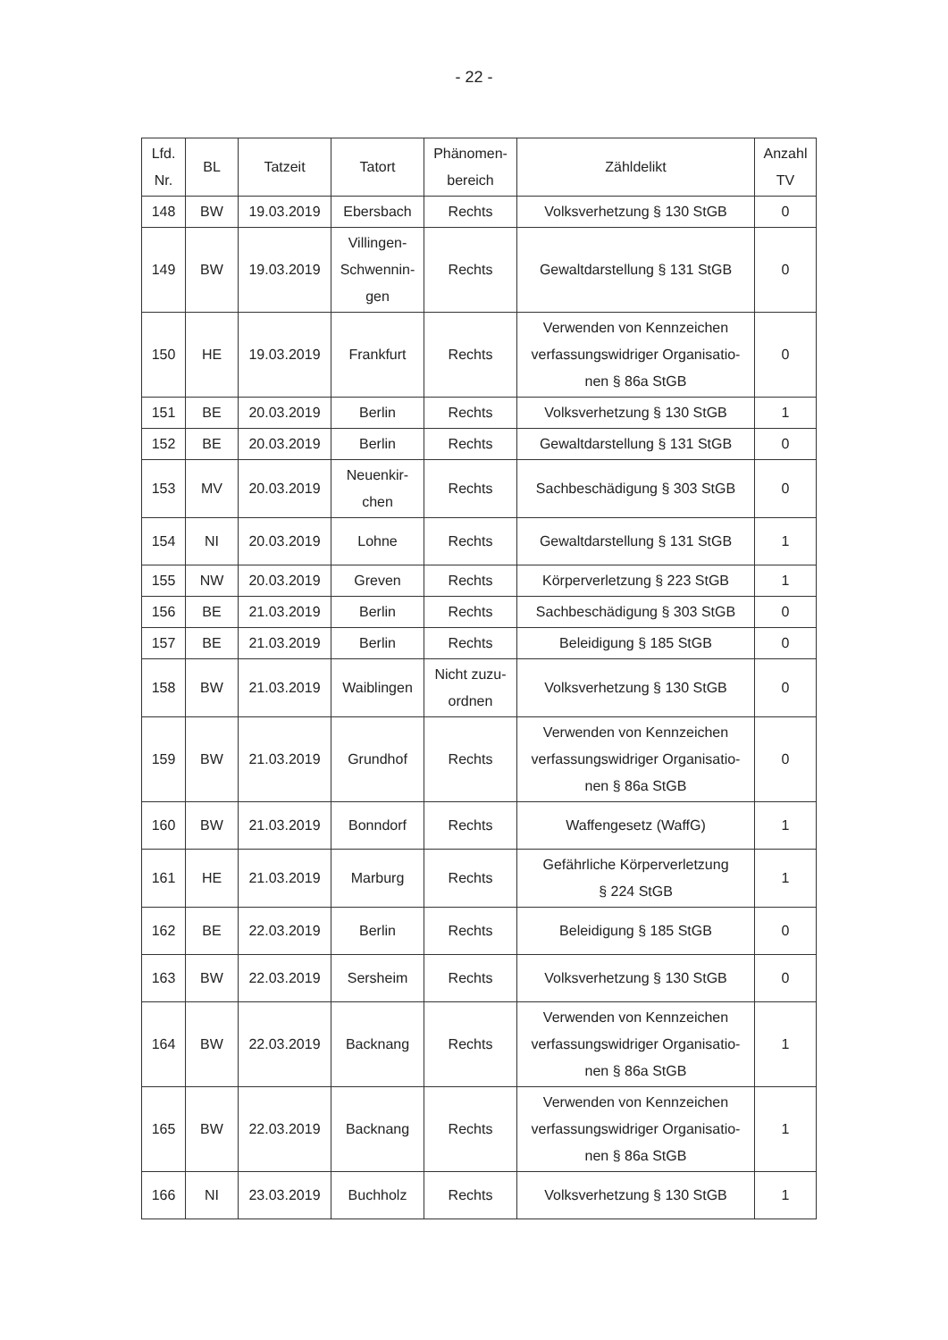- 22 -
| Lfd. Nr. | BL | Tatzeit | Tatort | Phänomen- bereich | Zähldelikt | Anzahl TV |
| --- | --- | --- | --- | --- | --- | --- |
| 148 | BW | 19.03.2019 | Ebersbach | Rechts | Volksverhetzung § 130 StGB | 0 |
| 149 | BW | 19.03.2019 | Villingen- Schwennin- gen | Rechts | Gewaltdarstellung § 131 StGB | 0 |
| 150 | HE | 19.03.2019 | Frankfurt | Rechts | Verwenden von Kennzeichen verfassungswidriger Organisatio- nen § 86a StGB | 0 |
| 151 | BE | 20.03.2019 | Berlin | Rechts | Volksverhetzung § 130 StGB | 1 |
| 152 | BE | 20.03.2019 | Berlin | Rechts | Gewaltdarstellung § 131 StGB | 0 |
| 153 | MV | 20.03.2019 | Neuenkir- chen | Rechts | Sachbeschädigung § 303 StGB | 0 |
| 154 | NI | 20.03.2019 | Lohne | Rechts | Gewaltdarstellung § 131 StGB | 1 |
| 155 | NW | 20.03.2019 | Greven | Rechts | Körperverletzung § 223 StGB | 1 |
| 156 | BE | 21.03.2019 | Berlin | Rechts | Sachbeschädigung § 303 StGB | 0 |
| 157 | BE | 21.03.2019 | Berlin | Rechts | Beleidigung § 185 StGB | 0 |
| 158 | BW | 21.03.2019 | Waiblingen | Nicht zuzu- ordnen | Volksverhetzung § 130 StGB | 0 |
| 159 | BW | 21.03.2019 | Grundhof | Rechts | Verwenden von Kennzeichen verfassungswidriger Organisatio- nen § 86a StGB | 0 |
| 160 | BW | 21.03.2019 | Bonndorf | Rechts | Waffengesetz (WaffG) | 1 |
| 161 | HE | 21.03.2019 | Marburg | Rechts | Gefährliche Körperverletzung § 224 StGB | 1 |
| 162 | BE | 22.03.2019 | Berlin | Rechts | Beleidigung § 185 StGB | 0 |
| 163 | BW | 22.03.2019 | Sersheim | Rechts | Volksverhetzung § 130 StGB | 0 |
| 164 | BW | 22.03.2019 | Backnang | Rechts | Verwenden von Kennzeichen verfassungswidriger Organisatio- nen § 86a StGB | 1 |
| 165 | BW | 22.03.2019 | Backnang | Rechts | Verwenden von Kennzeichen verfassungswidriger Organisatio- nen § 86a StGB | 1 |
| 166 | NI | 23.03.2019 | Buchholz | Rechts | Volksverhetzung § 130 StGB | 1 |